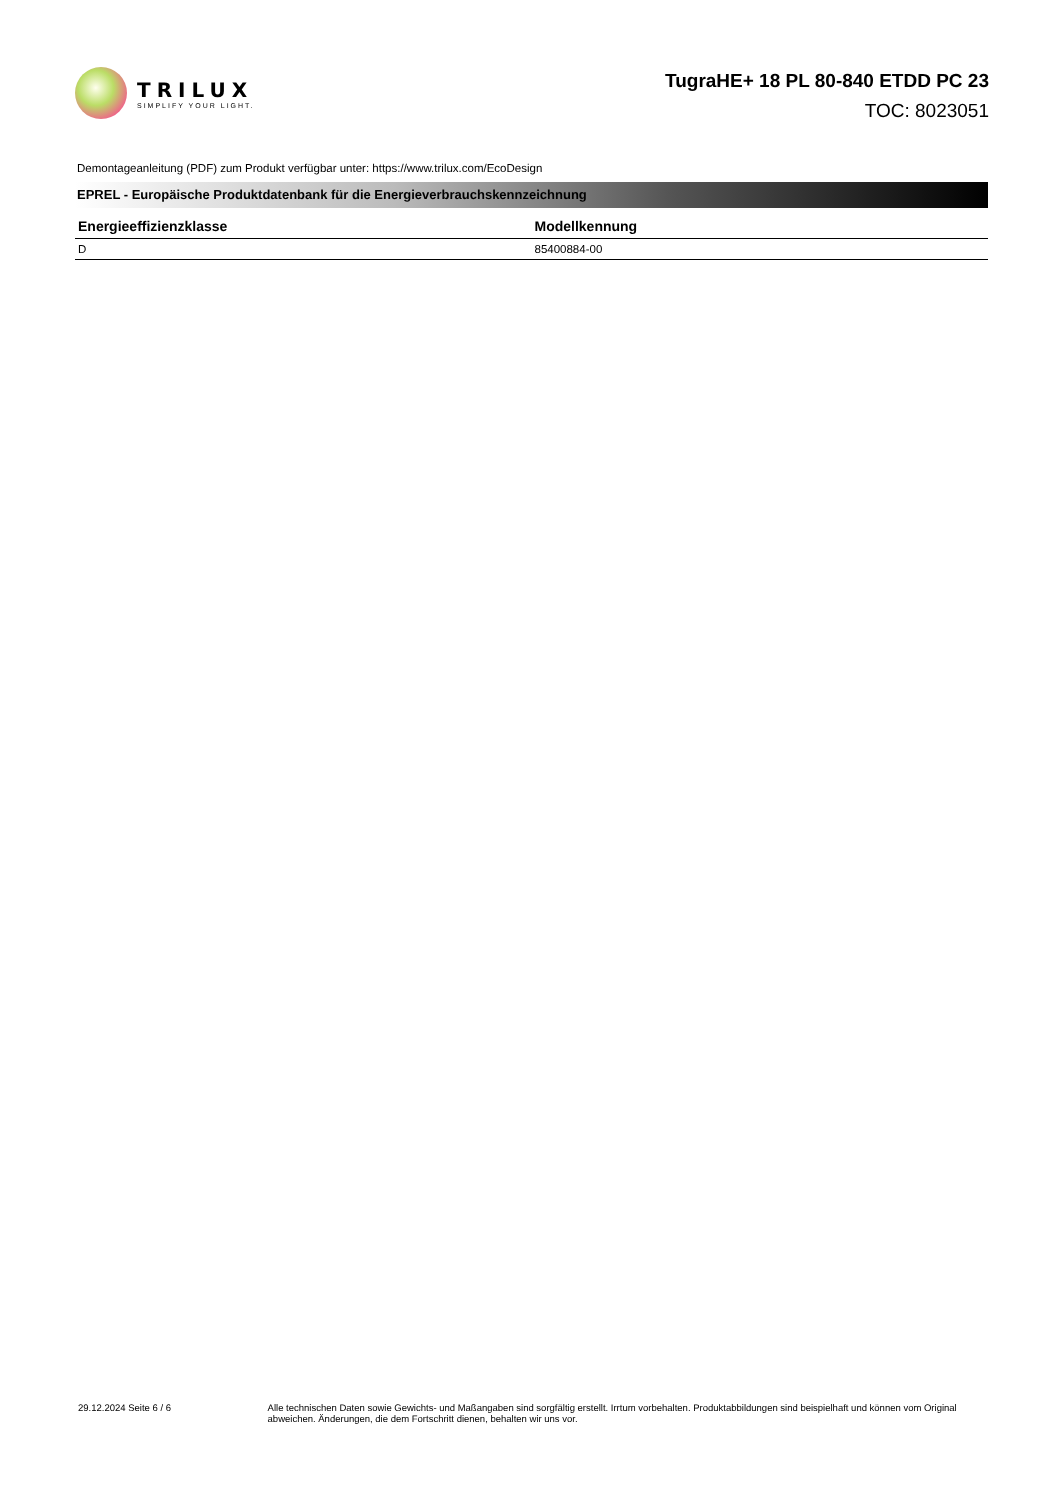TRILUX
SIMPLIFY YOUR LIGHT.
TugraHE+ 18 PL 80-840 ETDD PC 23
TOC: 8023051
Demontageanleitung (PDF) zum Produkt verfügbar unter: https://www.trilux.com/EcoDesign
EPREL - Europäische Produktdatenbank für die Energieverbrauchskennzeichnung
| Energieeffizienzklasse | Modellkennung |
| --- | --- |
| D | 85400884-00 |
29.12.2024 Seite 6 / 6 Alle technischen Daten sowie Gewichts- und Maßangaben sind sorgfältig erstellt. Irrtum vorbehalten. Produktabbildungen sind beispielhaft und können vom Original abweichen. Änderungen, die dem Fortschritt dienen, behalten wir uns vor.